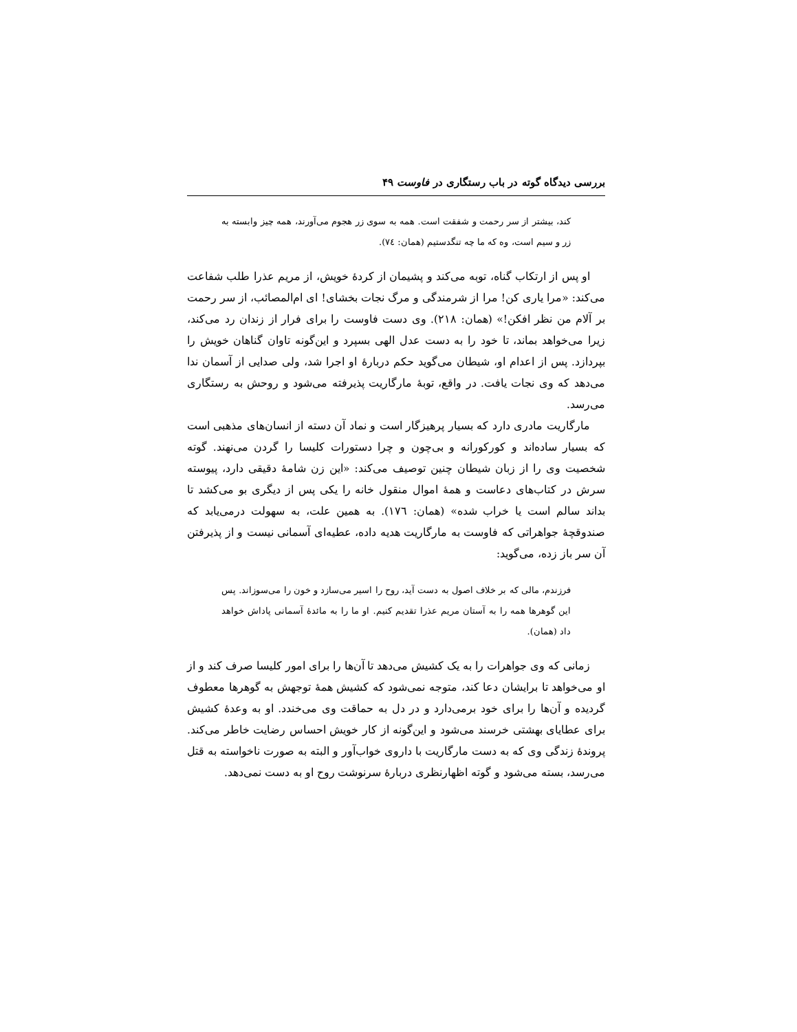بررسی دیدگاه گوته در باب رستگاری در فاوست ۴۹
کند، بیشتر از سر رحمت و شفقت است. همه به سوی زر هجوم می‌آورند، همه چیز وابسته به زر و سیم است، وه که ما چه تنگدستیم (همان: ٧٤).
او پس از ارتکاب گناه، توبه می‌کند و پشیمان از کردهٔ خویش، از مریم عذرا طلب شفاعت می‌کند: «مرا یاری کن! مرا از شرمندگی و مرگ نجات بخشای! ای ام‌المصائب، از سر رحمت بر آلام من نظر افکن!» (همان: ٢١٨). وی دست فاوست را برای فرار از زندان رد می‌کند، زیرا می‌خواهد بماند، تا خود را به دست عدل الهی بسپرد و این‌گونه تاوان گناهان خویش را بپردازد. پس از اعدام او، شیطان می‌گوید حکم دربارهٔ او اجرا شد، ولی صدایی از آسمان ندا می‌دهد که وی نجات یافت. در واقع، توبهٔ مارگاریت پذیرفته می‌شود و روحش به رستگاری می‌رسد.
مارگاریت مادری دارد که بسیار پرهیزگار است و نماد آن دسته از انسان‌های مذهبی است که بسیار ساده‌اند و کورکورانه و بی‌چون و چرا دستورات کلیسا را گردن می‌نهند. گوته شخصیت وی را از زبان شیطان چنین توصیف می‌کند: «این زن شامهٔ دقیقی دارد، پیوسته سرش در کتاب‌های دعاست و همهٔ اموال منقول خانه را یکی پس از دیگری بو می‌کشد تا بداند سالم است یا خراب شده» (همان: ١٧٦). به همین علت، به سهولت درمی‌یابد که صندوقچهٔ جواهراتی که فاوست به مارگاریت هدیه داده، عطیه‌ای آسمانی نیست و از پذیرفتن آن سر باز زده، می‌گوید:
فرزندم، مالی که بر خلاف اصول به دست آید، روح را اسیر می‌سازد و خون را می‌سوزاند. پس این گوهرها همه را به آستان مریم عذرا تقدیم کنیم. او ما را به مائدهٔ آسمانی پاداش خواهد داد (همان).
زمانی که وی جواهرات را به یک کشیش می‌دهد تا آن‌ها را برای امور کلیسا صرف کند و از او می‌خواهد تا برایشان دعا کند، متوجه نمی‌شود که کشیش همهٔ توجهش به گوهرها معطوف گردیده و آن‌ها را برای خود برمی‌دارد و در دل به حماقت وی می‌خندد. او به وعدهٔ کشیش برای عطایای بهشتی خرسند می‌شود و این‌گونه از کار خویش احساس رضایت خاطر می‌کند. پروندهٔ زندگی وی که به دست مارگاریت با داروی خواب‌آور و البته به صورت ناخواسته به قتل می‌رسد، بسته می‌شود و گوته اظهارنظری دربارهٔ سرنوشت روح او به دست نمی‌دهد.